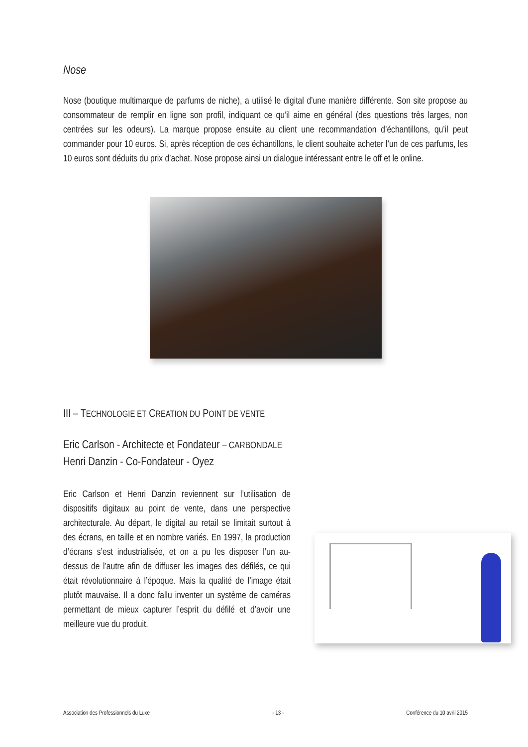Nose
Nose (boutique multimarque de parfums de niche), a utilisé le digital d’une manière différente. Son site propose au consommateur de remplir en ligne son profil, indiquant ce qu’il aime en général (des questions très larges, non centrées sur les odeurs). La marque propose ensuite au client une recommandation d’échantillons, qu’il peut commander pour 10 euros. Si, après réception de ces échantillons, le client souhaite acheter l’un de ces parfums, les 10 euros sont déduits du prix d’achat. Nose propose ainsi un dialogue intéressant entre le off et le online.
III – TECHNOLOGIE ET CREATION DU POINT DE VENTE
Eric Carlson - Architecte et Fondateur – CARBONDALE
Henri Danzin - Co-Fondateur - Oyez
Eric Carlson et Henri Danzin reviennent sur l’utilisation de dispositifs digitaux au point de vente, dans une perspective architecturale. Au départ, le digital au retail se limitait surtout à des écrans, en taille et en nombre variés. En 1997, la production d’écrans s’est industrialisée, et on a pu les disposer l’un au-dessus de l’autre afin de diffuser les images des défilés, ce qui était révolutionnaire à l’époque. Mais la qualité de l’image était plutôt mauvaise. Il a donc fallu inventer un système de caméras permettant de mieux capturer l’esprit du défilé et d’avoir une meilleure vue du produit.
Association des Professionnels du Luxe - 13 - Conférence du 10 avril 2015